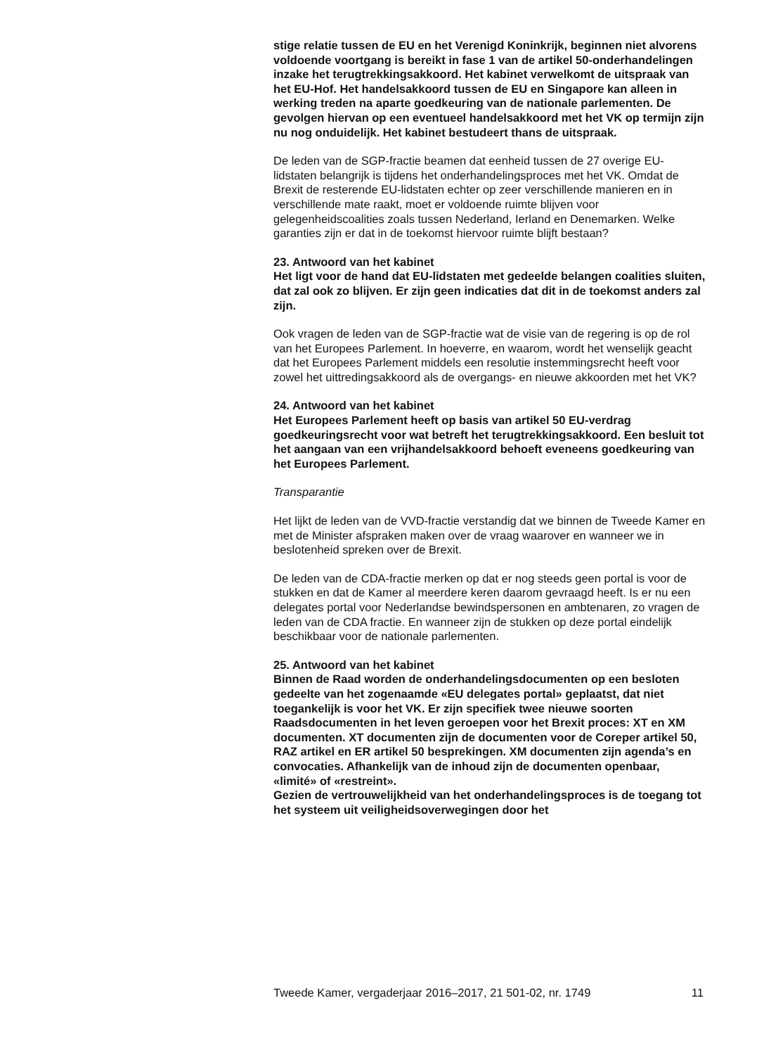stige relatie tussen de EU en het Verenigd Koninkrijk, beginnen niet alvorens voldoende voortgang is bereikt in fase 1 van de artikel 50-onderhandelingen inzake het terugtrekkingsakkoord. Het kabinet verwelkomt de uitspraak van het EU-Hof. Het handelsakkoord tussen de EU en Singapore kan alleen in werking treden na aparte goedkeuring van de nationale parlementen. De gevolgen hiervan op een eventueel handelsakkoord met het VK op termijn zijn nu nog onduidelijk. Het kabinet bestudeert thans de uitspraak.
De leden van de SGP-fractie beamen dat eenheid tussen de 27 overige EU-lidstaten belangrijk is tijdens het onderhandelingsproces met het VK. Omdat de Brexit de resterende EU-lidstaten echter op zeer verschillende manieren en in verschillende mate raakt, moet er voldoende ruimte blijven voor gelegenheidscoalities zoals tussen Nederland, Ierland en Denemarken. Welke garanties zijn er dat in de toekomst hiervoor ruimte blijft bestaan?
23. Antwoord van het kabinet
Het ligt voor de hand dat EU-lidstaten met gedeelde belangen coalities sluiten, dat zal ook zo blijven. Er zijn geen indicaties dat dit in de toekomst anders zal zijn.
Ook vragen de leden van de SGP-fractie wat de visie van de regering is op de rol van het Europees Parlement. In hoeverre, en waarom, wordt het wenselijk geacht dat het Europees Parlement middels een resolutie instemmingsrecht heeft voor zowel het uittredingsakkoord als de overgangs- en nieuwe akkoorden met het VK?
24. Antwoord van het kabinet
Het Europees Parlement heeft op basis van artikel 50 EU-verdrag goedkeuringsrecht voor wat betreft het terugtrekkingsakkoord. Een besluit tot het aangaan van een vrijhandelsakkoord behoeft eveneens goedkeuring van het Europees Parlement.
Transparantie
Het lijkt de leden van de VVD-fractie verstandig dat we binnen de Tweede Kamer en met de Minister afspraken maken over de vraag waarover en wanneer we in beslotenheid spreken over de Brexit.
De leden van de CDA-fractie merken op dat er nog steeds geen portal is voor de stukken en dat de Kamer al meerdere keren daarom gevraagd heeft. Is er nu een delegates portal voor Nederlandse bewindspersonen en ambtenaren, zo vragen de leden van de CDA fractie. En wanneer zijn de stukken op deze portal eindelijk beschikbaar voor de nationale parlementen.
25. Antwoord van het kabinet
Binnen de Raad worden de onderhandelingsdocumenten op een besloten gedeelte van het zogenaamde «EU delegates portal» geplaatst, dat niet toegankelijk is voor het VK. Er zijn specifiek twee nieuwe soorten Raadsdocumenten in het leven geroepen voor het Brexit proces: XT en XM documenten. XT documenten zijn de documenten voor de Coreper artikel 50, RAZ artikel en ER artikel 50 besprekingen. XM documenten zijn agenda’s en convocaties. Afhankelijk van de inhoud zijn de documenten openbaar, «limité» of «restreint».
Gezien de vertrouwelijkheid van het onderhandelingsproces is de toegang tot het systeem uit veiligheidsoverwegingen door het
Tweede Kamer, vergaderjaar 2016–2017, 21 501-02, nr. 1749 11